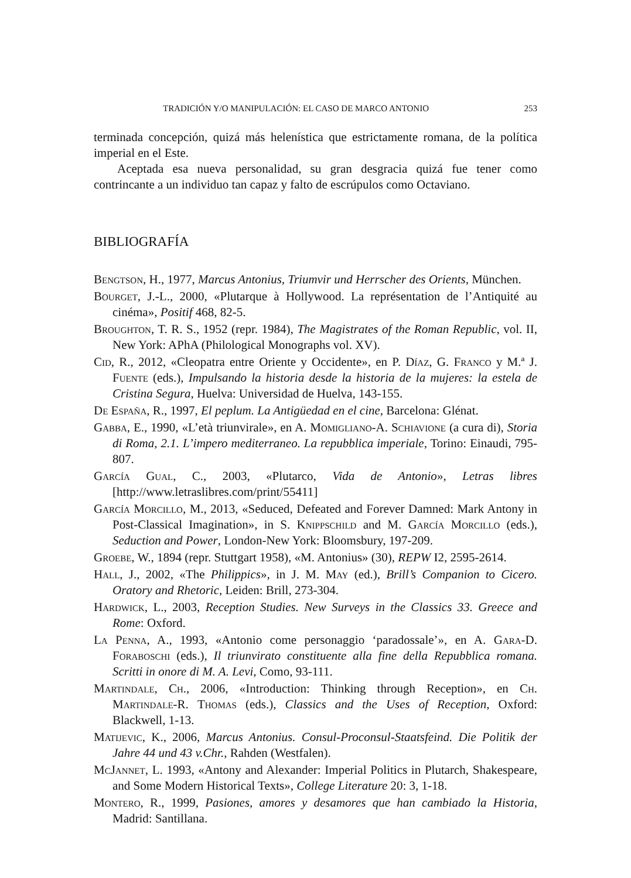TRADICIÓN Y/O MANIPULACIÓN: EL CASO DE MARCO ANTONIO 253
terminada concepción, quizá más helenística que estrictamente romana, de la política imperial en el Este.
Aceptada esa nueva personalidad, su gran desgracia quizá fue tener como contrincante a un individuo tan capaz y falto de escrúpulos como Octaviano.
BIBLIOGRAFÍA
Bengtson, H., 1977, Marcus Antonius, Triumvir und Herrscher des Orients, München.
Bourget, J.-L., 2000, «Plutarque à Hollywood. La représentation de l’Antiquité au cinéma», Positif 468, 82-5.
Broughton, T. R. S., 1952 (repr. 1984), The Magistrates of the Roman Republic, vol. II, New York: APhA (Philological Monographs vol. XV).
Cid, R., 2012, «Cleopatra entre Oriente y Occidente», en P. Díaz, G. Franco y M.ª J. Fuente (eds.), Impulsando la historia desde la historia de la mujeres: la estela de Cristina Segura, Huelva: Universidad de Huelva, 143-155.
De España, R., 1997, El peplum. La Antigüedad en el cine, Barcelona: Glénat.
Gabba, E., 1990, «L’età triunvirale», en A. Momigliano-A. Schiavione (a cura di), Storia di Roma, 2.1. L’impero mediterraneo. La repubblica imperiale, Torino: Einaudi, 795-807.
García Gual, C., 2003, «Plutarco, Vida de Antonio», Letras libres [http://www.letraslibres.com/print/55411]
García Morcillo, M., 2013, «Seduced, Defeated and Forever Damned: Mark Antony in Post-Classical Imagination», in S. Knippschild and M. García Morcillo (eds.), Seduction and Power, London-New York: Bloomsbury, 197-209.
Groebe, W., 1894 (repr. Stuttgart 1958), «M. Antonius» (30), REPW I2, 2595-2614.
Hall, J., 2002, «The Philippics», in J. M. May (ed.), Brill’s Companion to Cicero. Oratory and Rhetoric, Leiden: Brill, 273-304.
Hardwick, L., 2003, Reception Studies. New Surveys in the Classics 33. Greece and Rome: Oxford.
La Penna, A., 1993, «Antonio come personaggio ‘paradossale’», en A. Gara-D. Foraboschi (eds.), Il triunvirato constituente alla fine della Repubblica romana. Scritti in onore di M. A. Levi, Como, 93-111.
Martindale, Ch., 2006, «Introduction: Thinking through Reception», en Ch. Martindale-R. Thomas (eds.), Classics and the Uses of Reception, Oxford: Blackwell, 1-13.
Matijevic, K., 2006, Marcus Antonius. Consul-Proconsul-Staatsfeind. Die Politik der Jahre 44 und 43 v.Chr., Rahden (Westfalen).
McJannet, L. 1993, «Antony and Alexander: Imperial Politics in Plutarch, Shakespeare, and Some Modern Historical Texts», College Literature 20: 3, 1-18.
Montero, R., 1999, Pasiones, amores y desamores que han cambiado la Historia, Madrid: Santillana.